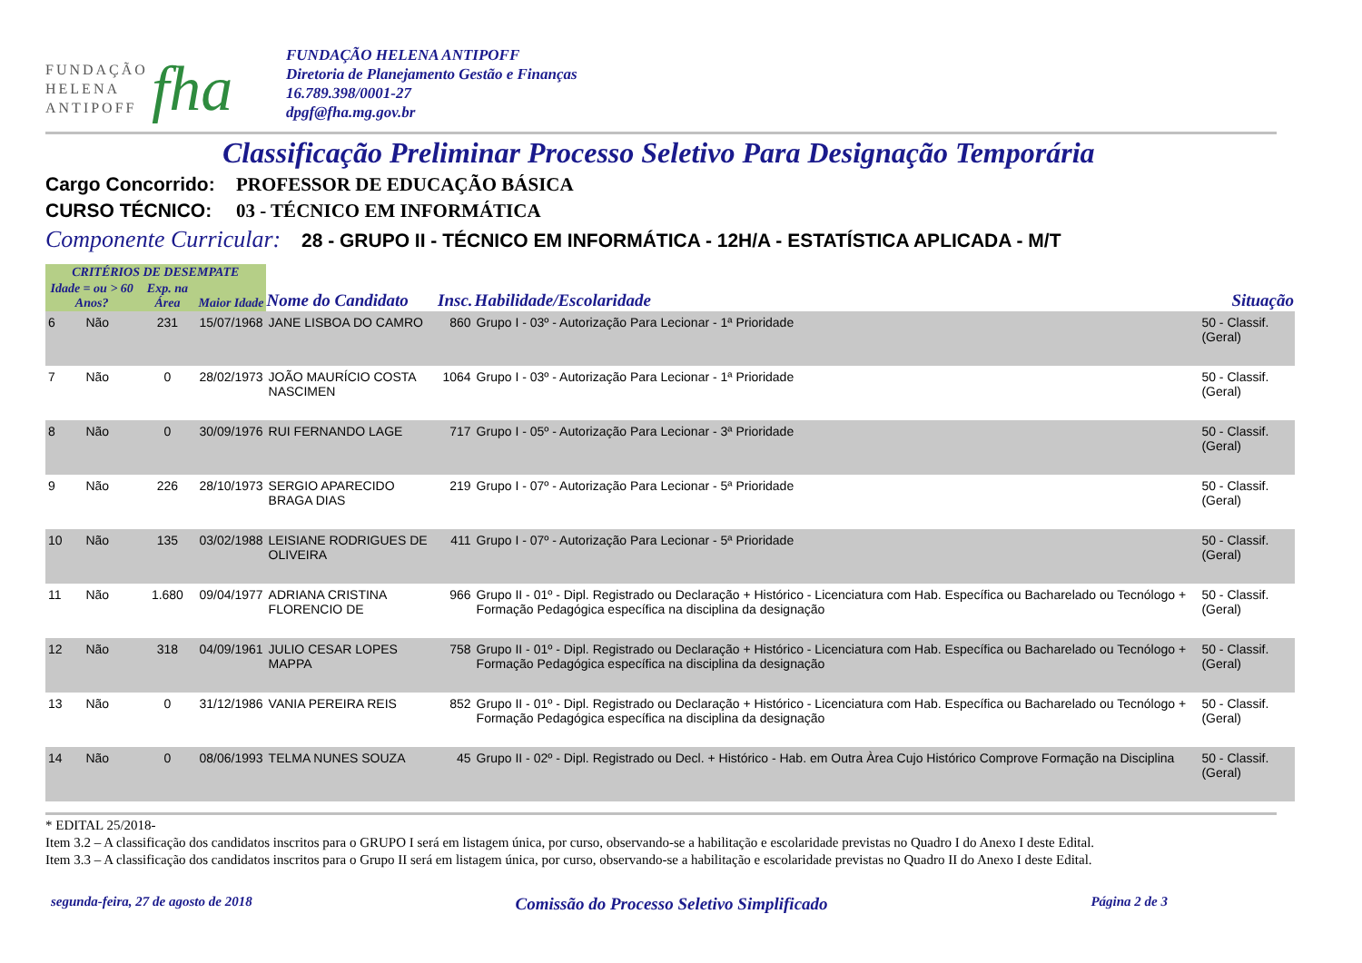FUNDAÇÃO
HELENA
ANTIPOFF
fha
FUNDAÇÃO HELENA ANTIPOFF
Diretoria de Planejamento Gestão e Finanças
16.789.398/0001-27
dpgf@fha.mg.gov.br
Classificação Preliminar Processo Seletivo Para Designação Temporária
Cargo Concorrido: PROFESSOR DE EDUCAÇÃO BÁSICA
CURSO TÉCNICO: 03 - TÉCNICO EM INFORMÁTICA
Componente Curricular:
28 - GRUPO II - TÉCNICO EM INFORMÁTICA - 12H/A - ESTATÍSTICA APLICADA - M/T
| CRITÉRIOS DE DESEMPATE | | | | | | | |
| --- | --- | --- | --- | --- | --- | --- | --- |
| Idade = ou > 60 Anos? | | Exp. na Área | Maior Idade | Nome do Candidato | Insc. | Habilidade/Escolaridade | Situação |
| 6 | Não | 231 | 15/07/1968 | JANE LISBOA DO CAMRO | 860 | Grupo I - 03º - Autorização Para Lecionar - 1ª Prioridade | 50 - Classif. (Geral) |
| 7 | Não | 0 | 28/02/1973 | JOÃO MAURÍCIO COSTA NASCIMEN | 1064 | Grupo I - 03º - Autorização Para Lecionar - 1ª Prioridade | 50 - Classif. (Geral) |
| 8 | Não | 0 | 30/09/1976 | RUI FERNANDO LAGE | 717 | Grupo I - 05º - Autorização Para Lecionar - 3ª Prioridade | 50 - Classif. (Geral) |
| 9 | Não | 226 | 28/10/1973 | SERGIO APARECIDO BRAGA DIAS | 219 | Grupo I - 07º - Autorização Para Lecionar - 5ª Prioridade | 50 - Classif. (Geral) |
| 10 | Não | 135 | 03/02/1988 | LEISIANE RODRIGUES DE OLIVEIRA | 411 | Grupo I - 07º - Autorização Para Lecionar - 5ª Prioridade | 50 - Classif. (Geral) |
| 11 | Não | 1.680 | 09/04/1977 | ADRIANA CRISTINA FLORENCIO DE | 966 | Grupo II - 01º - Dipl. Registrado ou Declaração + Histórico - Licenciatura com Hab. Específica ou Bacharelado ou Tecnólogo + Formação Pedagógica específica na disciplina da designação | 50 - Classif. (Geral) |
| 12 | Não | 318 | 04/09/1961 | JULIO CESAR LOPES MAPPA | 758 | Grupo II - 01º - Dipl. Registrado ou Declaração + Histórico - Licenciatura com Hab. Específica ou Bacharelado ou Tecnólogo + Formação Pedagógica específica na disciplina da designação | 50 - Classif. (Geral) |
| 13 | Não | 0 | 31/12/1986 | VANIA PEREIRA REIS | 852 | Grupo II - 01º - Dipl. Registrado ou Declaração + Histórico - Licenciatura com Hab. Específica ou Bacharelado ou Tecnólogo + Formação Pedagógica específica na disciplina da designação | 50 - Classif. (Geral) |
| 14 | Não | 0 | 08/06/1993 | TELMA NUNES SOUZA | 45 | Grupo II - 02º - Dipl. Registrado ou Decl. + Histórico - Hab. em Outra Àrea Cujo Histórico Comprove Formação na Disciplina | 50 - Classif. (Geral) |
* EDITAL 25/2018-
Item 3.2 – A classificação dos candidatos inscritos para o GRUPO I será em listagem única, por curso, observando-se a habilitação e escolaridade previstas no Quadro I do Anexo I deste Edital.
Item 3.3 – A classificação dos candidatos inscritos para o Grupo II será em listagem única, por curso, observando-se a habilitação e escolaridade previstas no Quadro II do Anexo I deste Edital.
segunda-feira, 27 de agosto de 2018 Comissão do Processo Seletivo Simplificado Página 2 de 3